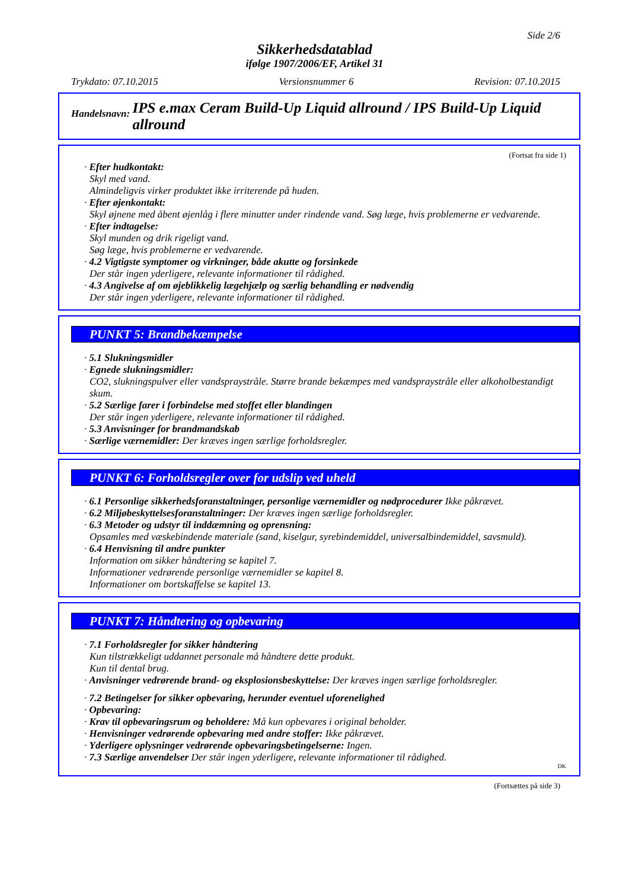Side 2/6
Sikkerhedsdatablad
ifølge 1907/2006/EF, Artikel 31
Trykdato: 07.10.2015 Versionsnummer 6 Revision: 07.10.2015
Handelsnavn: IPS e.max Ceram Build-Up Liquid allround / IPS Build-Up Liquid allround
(Fortsat fra side 1)
· Efter hudkontakt:
Skyl med vand.
Almindeligvis virker produktet ikke irriterende på huden.
· Efter øjenkontakt:
Skyl øjnene med åbent øjenlåg i flere minutter under rindende vand. Søg læge, hvis problemerne er vedvarende.
· Efter indtagelse:
Skyl munden og drik rigeligt vand.
Søg læge, hvis problemerne er vedvarende.
· 4.2 Vigtigste symptomer og virkninger, både akutte og forsinkede
Der står ingen yderligere, relevante informationer til rådighed.
· 4.3 Angivelse af om øjeblikkelig lægehjælp og særlig behandling er nødvendig
Der står ingen yderligere, relevante informationer til rådighed.
PUNKT 5: Brandbekæmpelse
· 5.1 Slukningsmidler
· Egnede slukningsmidler:
CO2, slukningspulver eller vandspraystråle. Større brande bekæmpes med vandspraystråle eller alkoholbestandigt skum.
· 5.2 Særlige farer i forbindelse med stoffet eller blandingen
Der står ingen yderligere, relevante informationer til rådighed.
· 5.3 Anvisninger for brandmandskab
· Særlige værnemidler: Der kræves ingen særlige forholdsregler.
PUNKT 6: Forholdsregler over for udslip ved uheld
· 6.1 Personlige sikkerhedsforanstaltninger, personlige værnemidler og nødprocedurer Ikke påkrævet.
· 6.2 Miljøbeskyttelsesforanstaltninger: Der kræves ingen særlige forholdsregler.
· 6.3 Metoder og udstyr til inddæmning og oprensning:
Opsamles med væskebindende materiale (sand, kiselgur, syrebindemiddel, universalbindemiddel, savsmuld).
· 6.4 Henvisning til andre punkter
Information om sikker håndtering se kapitel 7.
Informationer vedrørende personlige værnemidler se kapitel 8.
Informationer om bortskaffelse se kapitel 13.
PUNKT 7: Håndtering og opbevaring
· 7.1 Forholdsregler for sikker håndtering
Kun tilstrækkeligt uddannet personale må håndtere dette produkt.
Kun til dental brug.
· Anvisninger vedrørende brand- og eksplosionsbeskyttelse: Der kræves ingen særlige forholdsregler.
· 7.2 Betingelser for sikker opbevaring, herunder eventuel uforenelighed
· Opbevaring:
· Krav til opbevaringsrum og beholdere: Må kun opbevares i original beholder.
· Henvisninger vedrørende opbevaring med andre stoffer: Ikke påkrævet.
· Yderligere oplysninger vedrørende opbevaringsbetingelserne: Ingen.
· 7.3 Særlige anvendelser Der står ingen yderligere, relevante informationer til rådighed.
DK
(Fortsættes på side 3)